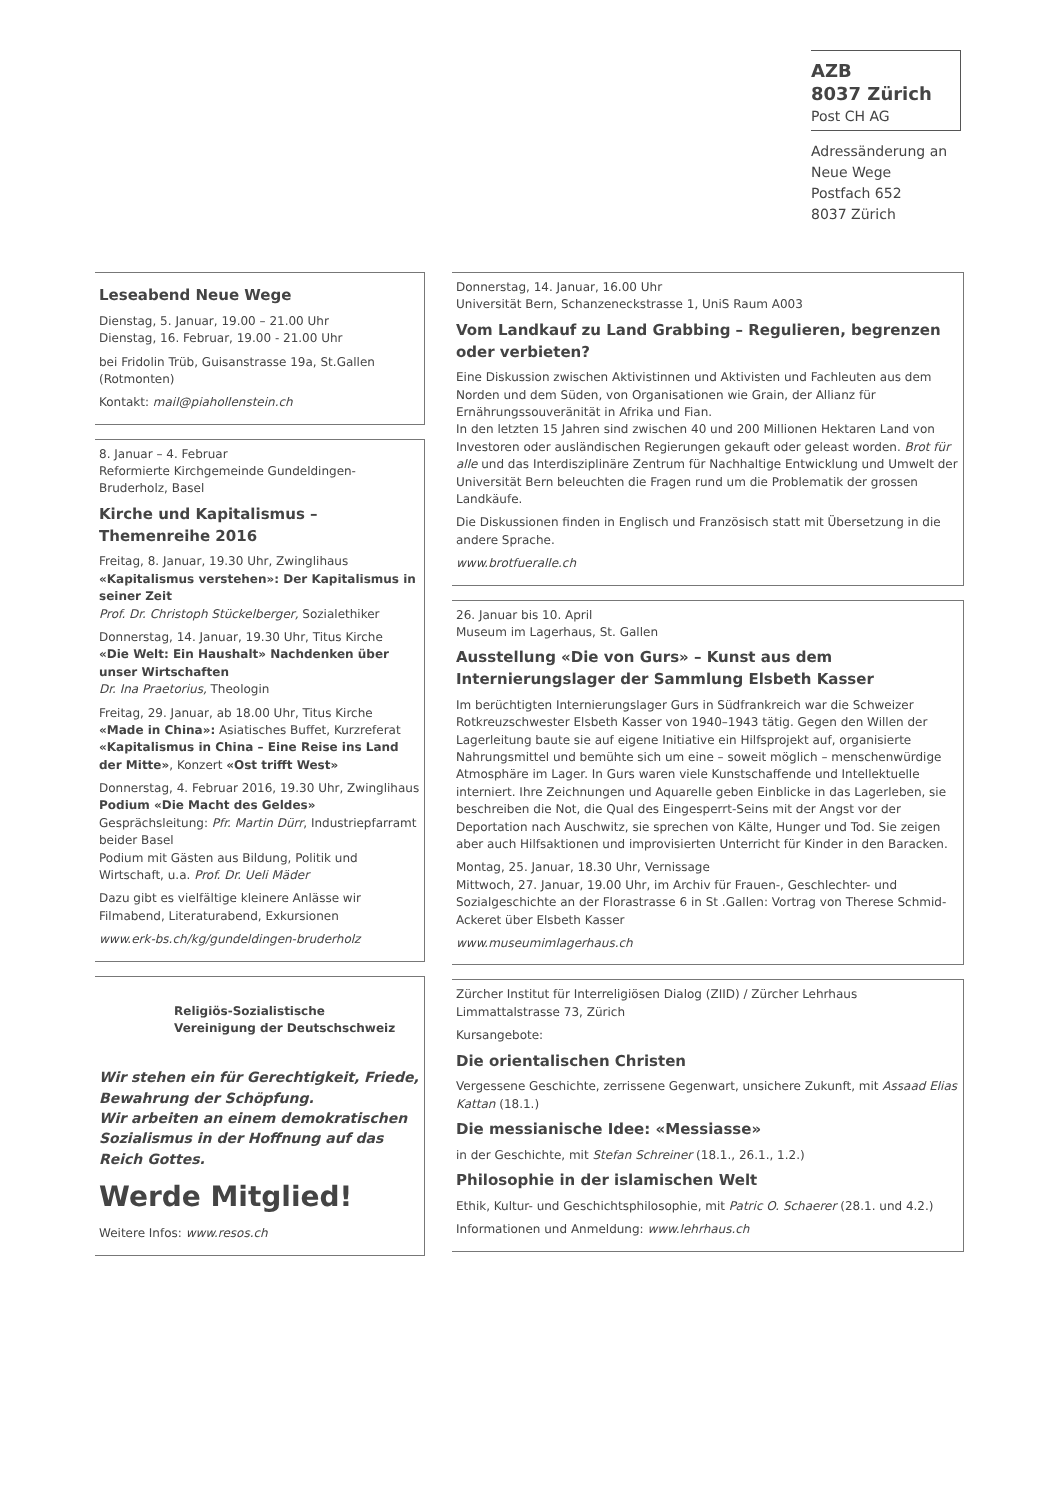AZB
8037 Zürich
Post CH AG
Adressänderung an
Neue Wege
Postfach 652
8037 Zürich
Leseabend Neue Wege
Dienstag, 5. Januar, 19.00 – 21.00 Uhr
Dienstag, 16. Februar, 19.00 - 21.00 Uhr
bei Fridolin Trüb, Guisanstrasse 19a, St.Gallen (Rotmonten)
Kontakt: mail@piahollenstein.ch
8. Januar – 4. Februar
Reformierte Kirchgemeinde Gundeldingen-Bruderholz, Basel
Kirche und Kapitalismus – Themenreihe 2016
Freitag, 8. Januar, 19.30 Uhr, Zwinglihaus
«Kapitalismus verstehen»: Der Kapitalismus in seiner Zeit
Prof. Dr. Christoph Stückelberger, Sozialethiker
Donnerstag, 14. Januar, 19.30 Uhr, Titus Kirche
«Die Welt: Ein Haushalt» Nachdenken über unser Wirtschaften
Dr. Ina Praetorius, Theologin
Freitag, 29. Januar, ab 18.00 Uhr, Titus Kirche
«Made in China»: Asiatisches Buffet, Kurzreferat «Kapitalismus in China – Eine Reise ins Land der Mitte», Konzert «Ost trifft West»
Donnerstag, 4. Februar 2016, 19.30 Uhr, Zwinglihaus
Podium «Die Macht des Geldes»
Gesprächsleitung: Pfr. Martin Dürr, Industriepfarramt beider Basel
Podium mit Gästen aus Bildung, Politik und Wirtschaft, u.a. Prof. Dr. Ueli Mäder
Dazu gibt es vielfältige kleinere Anlässe wir Filmabend, Literaturabend, Exkursionen
www.erk-bs.ch/kg/gundeldingen-bruderholz
Religiös-Sozialistische
Vereinigung der Deutschschweiz
Wir stehen ein für Gerechtigkeit, Friede, Bewahrung der Schöpfung.
Wir arbeiten an einem demokratischen Sozialismus in der Hoffnung auf das Reich Gottes.
Werde Mitglied!
Weitere Infos: www.resos.ch
Donnerstag, 14. Januar, 16.00 Uhr
Universität Bern, Schanzeneckstrasse 1, UniS Raum A003
Vom Landkauf zu Land Grabbing – Regulieren, begrenzen oder verbieten?
Eine Diskussion zwischen Aktivistinnen und Aktivisten und Fachleuten aus dem Norden und dem Süden, von Organisationen wie Grain, der Allianz für Ernährungssouveränität in Afrika und Fian.
In den letzten 15 Jahren sind zwischen 40 und 200 Millionen Hektaren Land von Investoren oder ausländischen Regierungen gekauft oder geleast worden. Brot für alle und das Interdisziplinäre Zentrum für Nachhaltige Entwicklung und Umwelt der Universität Bern beleuchten die Fragen rund um die Problematik der grossen Landkäufe.
Die Diskussionen finden in Englisch und Französisch statt mit Übersetzung in die andere Sprache.
www.brotfueralle.ch
26. Januar bis 10. April
Museum im Lagerhaus, St. Gallen
Ausstellung «Die von Gurs» – Kunst aus dem Internierungslager der Sammlung Elsbeth Kasser
Im berüchtigten Internierungslager Gurs in Südfrankreich war die Schweizer Rotkreuzschwester Elsbeth Kasser von 1940–1943 tätig. Gegen den Willen der Lagerleitung baute sie auf eigene Initiative ein Hilfsprojekt auf, organisierte Nahrungsmittel und bemühte sich um eine – soweit möglich – menschenwürdige Atmosphäre im Lager. In Gurs waren viele Kunstschaffende und Intellektuelle interniert. Ihre Zeichnungen und Aquarelle geben Einblicke in das Lagerleben, sie beschreiben die Not, die Qual des Eingesperrt-Seins mit der Angst vor der Deportation nach Auschwitz, sie sprechen von Kälte, Hunger und Tod. Sie zeigen aber auch Hilfsaktionen und improvisierten Unterricht für Kinder in den Baracken.
Montag, 25. Januar, 18.30 Uhr, Vernissage
Mittwoch, 27. Januar, 19.00 Uhr, im Archiv für Frauen-, Geschlechter- und Sozialgeschichte an der Florastrasse 6 in St .Gallen: Vortrag von Therese Schmid-Ackeret über Elsbeth Kasser
www.museumimlagerhaus.ch
Zürcher Institut für Interreligiösen Dialog (ZIID) / Zürcher Lehrhaus
Limmattalstrasse 73, Zürich
Kursangebote:
Die orientalischen Christen
Vergessene Geschichte, zerrissene Gegenwart, unsichere Zukunft, mit Assaad Elias Kattan (18.1.)
Die messianische Idee: «Messiasse»
in der Geschichte, mit Stefan Schreiner (18.1., 26.1., 1.2.)
Philosophie in der islamischen Welt
Ethik, Kultur- und Geschichtsphilosophie, mit Patric O. Schaerer (28.1. und 4.2.)
Informationen und Anmeldung: www.lehrhaus.ch